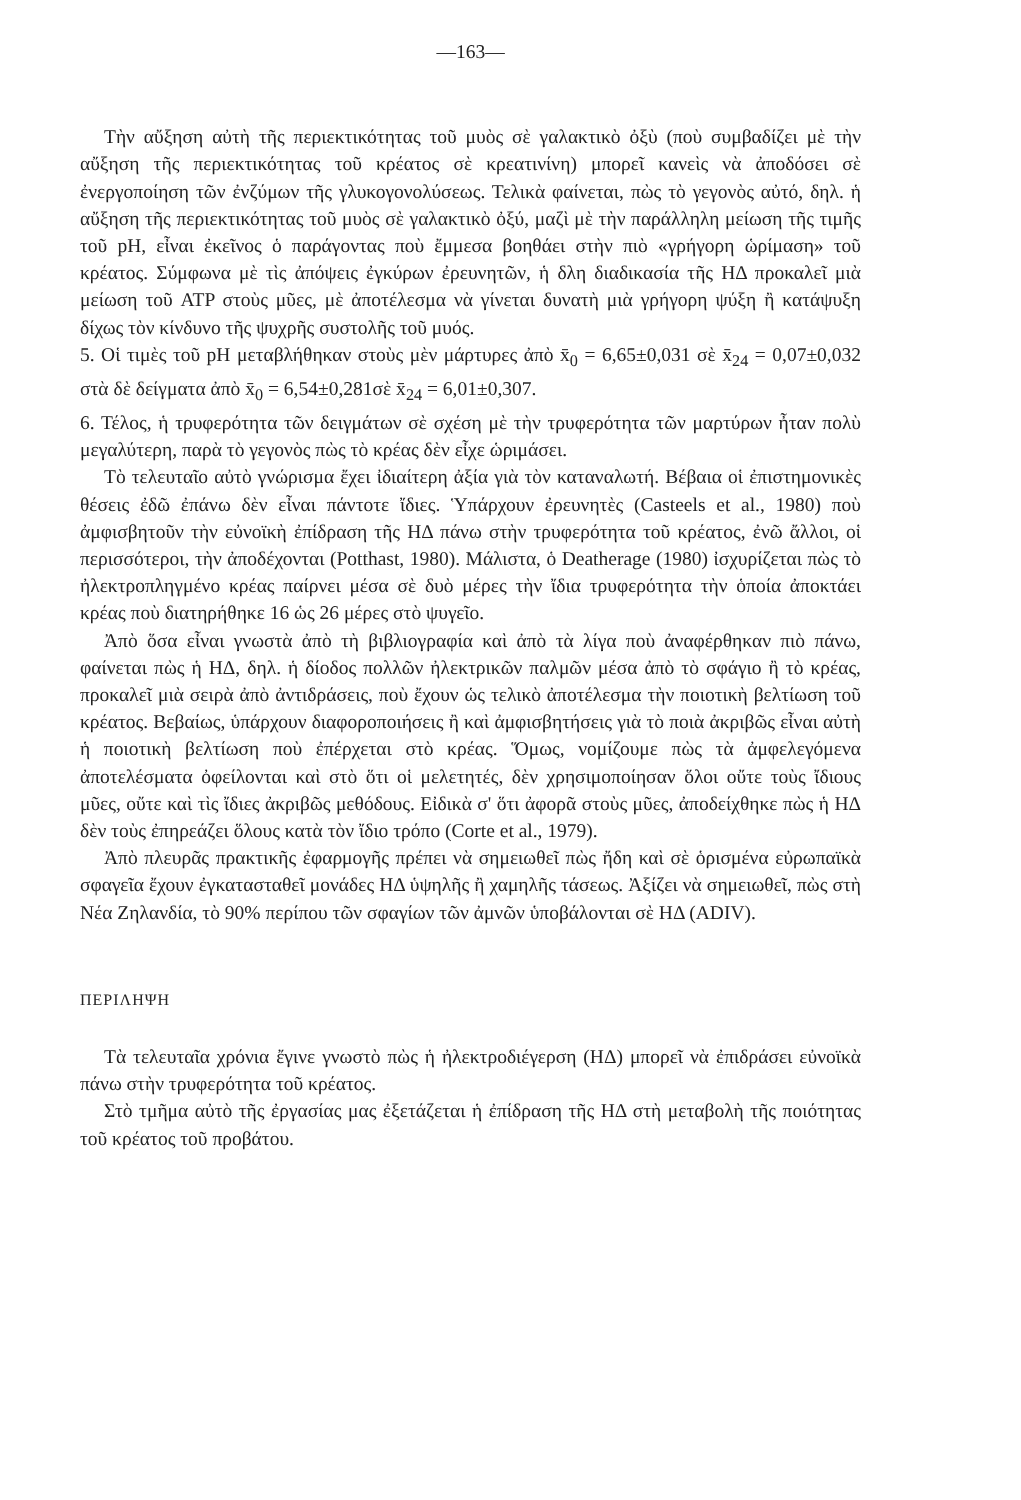—163—
Τὴν αὔξηση αὐτὴ τῆς περιεκτικότητας τοῦ μυὸς σὲ γαλακτικὸ ὀξὺ (ποὺ συμβαδίζει μὲ τὴν αὔξηση τῆς περιεκτικότητας τοῦ κρέατος σὲ κρεατινίνη) μπορεῖ κανεὶς νὰ ἀποδόσει σὲ ἐνεργοποίηση τῶν ἐνζύμων τῆς γλυκογονολύσεως. Τελικὰ φαίνεται, πὼς τὸ γεγονὸς αὐτό, δηλ. ἡ αὔξηση τῆς περιεκτικότητας τοῦ μυὸς σὲ γαλακτικὸ ὀξύ, μαζὶ μὲ τὴν παράλληλη μείωση τῆς τιμῆς τοῦ pH, εἶναι ἐκεῖνος ὁ παράγοντας ποὺ ἔμμεσα βοηθάει στὴν πιὸ «γρήγορη ὡρίμαση» τοῦ κρέατος. Σύμφωνα μὲ τὶς ἀπόψεις ἐγκύρων ἐρευνητῶν, ἡ δλη διαδικασία τῆς ΗΔ προκαλεῖ μιὰ μείωση τοῦ ATP στοὺς μῦες, μὲ ἀποτέλεσμα νὰ γίνεται δυνατὴ μιὰ γρήγορη ψύξη ἢ κατάψυξη δίχως τὸν κίνδυνο τῆς ψυχρῆς συστολῆς τοῦ μυός.
5. Οἱ τιμὲς τοῦ pH μεταβλήθηκαν στοὺς μὲν μάρτυρες ἀπὸ x̄<sub>0</sub> = 6,65±0,031 σὲ x̄<sub>24</sub> = 0,07±0,032 στὰ δὲ δείγματα ἀπὸ x̄<sub>0</sub> = 6,54±0,281σὲ x̄<sub>24</sub> = 6,01±0,307.
6. Τέλος, ἡ τρυφερότητα τῶν δειγμάτων σὲ σχέση μὲ τὴν τρυφερότητα τῶν μαρτύρων ἦταν πολὺ μεγαλύτερη, παρὰ τὸ γεγονὸς πὼς τὸ κρέας δὲν εἶχε ὡριμάσει.
Τὸ τελευταῖο αὐτὸ γνώρισμα ἔχει ἰδιαίτερη ἀξία γιὰ τὸν καταναλωτή. Βέβαια οἱ ἐπιστημονικὲς θέσεις ἐδῶ ἐπάνω δὲν εἶναι πάντοτε ἴδιες. Ὑπάρχουν ἐρευνητὲς (Casteels et al., 1980) ποὺ ἀμφισβητοῦν τὴν εὐνοϊκὴ ἐπίδραση τῆς ΗΔ πάνω στὴν τρυφερότητα τοῦ κρέατος, ἐνῶ ἄλλοι, οἱ περισσότεροι, τὴν ἀποδέχονται (Potthast, 1980). Μάλιστα, ὁ Deatherage (1980) ἰσχυρίζεται πὼς τὸ ἠλεκτροπληγμένο κρέας παίρνει μέσα σὲ δυὸ μέρες τὴν ἴδια τρυφερότητα τὴν ὁποία ἀποκτάει κρέας ποὺ διατηρήθηκε 16 ὡς 26 μέρες στὸ ψυγεῖο.
Ἀπὸ ὅσα εἶναι γνωστὰ ἀπὸ τὴ βιβλιογραφία καὶ ἀπὸ τὰ λίγα ποὺ ἀναφέρθηκαν πιὸ πάνω, φαίνεται πὼς ἡ ΗΔ, δηλ. ἡ δίοδος πολλῶν ἠλεκτρικῶν παλμῶν μέσα ἀπὸ τὸ σφάγιο ἢ τὸ κρέας, προκαλεῖ μιὰ σειρὰ ἀπὸ ἀντιδράσεις, ποὺ ἔχουν ὡς τελικὸ ἀποτέλεσμα τὴν ποιοτικὴ βελτίωση τοῦ κρέατος. Βεβαίως, ὑπάρχουν διαφοροποιήσεις ἢ καὶ ἀμφισβητήσεις γιὰ τὸ ποιὰ ἀκριβῶς εἶναι αὐτὴ ἡ ποιοτικὴ βελτίωση ποὺ ἐπέρχεται στὸ κρέας. Ὅμως, νομίζουμε πὼς τὰ ἀμφελεγόμενα ἀποτελέσματα ὀφείλονται καὶ στὸ ὅτι οἱ μελετητές, δὲν χρησιμοποίησαν ὅλοι οὔτε τοὺς ἴδιους μῦες, οὔτε καὶ τὶς ἴδιες ἀκριβῶς μεθόδους. Εἰδικὰ σ' ὅτι ἀφορᾶ στοὺς μῦες, ἀποδείχθηκε πὼς ἡ ΗΔ δὲν τοὺς ἐπηρεάζει ὅλους κατὰ τὸν ἴδιο τρόπο (Corte et al., 1979).
Ἀπὸ πλευρᾶς πρακτικῆς ἐφαρμογῆς πρέπει νὰ σημειωθεῖ πὼς ἤδη καὶ σὲ ὁρισμένα εὐρωπαϊκὰ σφαγεῖα ἔχουν ἐγκατασταθεῖ μονάδες ΗΔ ὑψηλῆς ἢ χαμηλῆς τάσεως. Ἀξίζει νὰ σημειωθεῖ, πὼς στὴ Νέα Ζηλανδία, τὸ 90% περίπου τῶν σφαγίων τῶν ἀμνῶν ὑποβάλονται σὲ ΗΔ (ADIV).
ΠΕΡΙΛΗΨΗ
Τὰ τελευταῖα χρόνια ἔγινε γνωστὸ πὼς ἡ ἠλεκτροδιέγερση (ΗΔ) μπορεῖ νὰ ἐπιδράσει εὐνοϊκὰ πάνω στὴν τρυφερότητα τοῦ κρέατος.
Στὸ τμῆμα αὐτὸ τῆς ἐργασίας μας ἐξετάζεται ἡ ἐπίδραση τῆς ΗΔ στὴ μεταβολὴ τῆς ποιότητας τοῦ κρέατος τοῦ προβάτου.